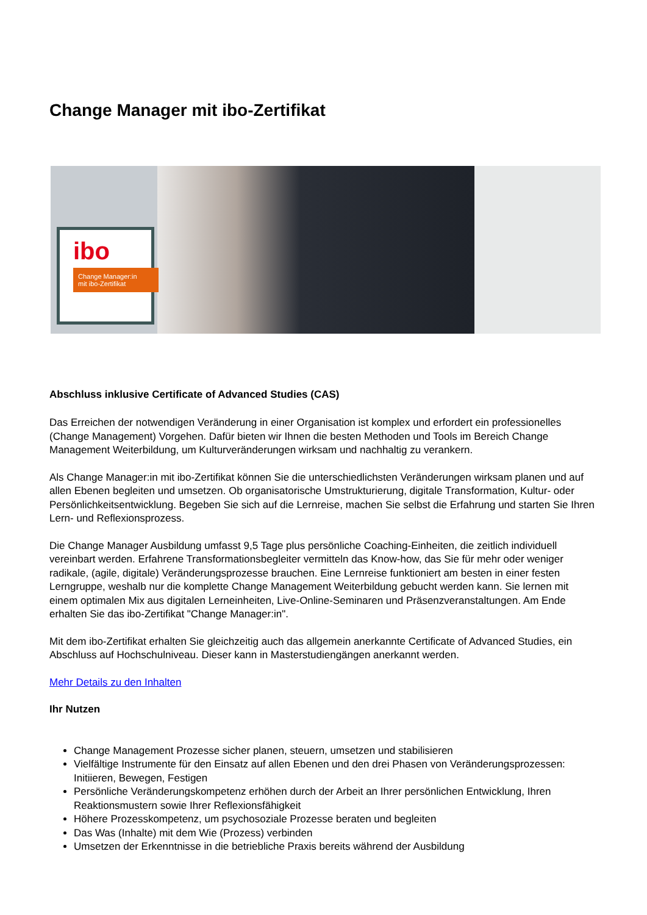Change Manager mit ibo-Zertifikat
ibo
Change Manager:in
mit ibo-Zertifikat
Abschluss inklusive Certificate of Advanced Studies (CAS)
Das Erreichen der notwendigen Veränderung in einer Organisation ist komplex und erfordert ein professionelles (Change Management) Vorgehen. Dafür bieten wir Ihnen die besten Methoden und Tools im Bereich Change Management Weiterbildung, um Kulturveränderungen wirksam und nachhaltig zu verankern.
Als Change Manager:in mit ibo-Zertifikat können Sie die unterschiedlichsten Veränderungen wirksam planen und auf allen Ebenen begleiten und umsetzen. Ob organisatorische Umstrukturierung, digitale Transformation, Kultur- oder Persönlichkeitsentwicklung. Begeben Sie sich auf die Lernreise, machen Sie selbst die Erfahrung und starten Sie Ihren Lern- und Reflexionsprozess.
Die Change Manager Ausbildung umfasst 9,5 Tage plus persönliche Coaching-Einheiten, die zeitlich individuell vereinbart werden. Erfahrene Transformationsbegleiter vermitteln das Know-how, das Sie für mehr oder weniger radikale, (agile, digitale) Veränderungsprozesse brauchen. Eine Lernreise funktioniert am besten in einer festen Lerngruppe, weshalb nur die komplette Change Management Weiterbildung gebucht werden kann. Sie lernen mit einem optimalen Mix aus digitalen Lerneinheiten, Live-Online-Seminaren und Präsenzveranstaltungen. Am Ende erhalten Sie das ibo-Zertifikat "Change Manager:in".
Mit dem ibo-Zertifikat erhalten Sie gleichzeitig auch das allgemein anerkannte Certificate of Advanced Studies, ein Abschluss auf Hochschulniveau. Dieser kann in Masterstudiengängen anerkannt werden.
Mehr Details zu den Inhalten
Ihr Nutzen
Change Management Prozesse sicher planen, steuern, umsetzen und stabilisieren
Vielfältige Instrumente für den Einsatz auf allen Ebenen und den drei Phasen von Veränderungsprozessen: Initiieren, Bewegen, Festigen
Persönliche Veränderungskompetenz erhöhen durch der Arbeit an Ihrer persönlichen Entwicklung, Ihren Reaktionsmustern sowie Ihrer Reflexionsfähigkeit
Höhere Prozesskompetenz, um psychosoziale Prozesse beraten und begleiten
Das Was (Inhalte) mit dem Wie (Prozess) verbinden
Umsetzen der Erkenntnisse in die betriebliche Praxis bereits während der Ausbildung